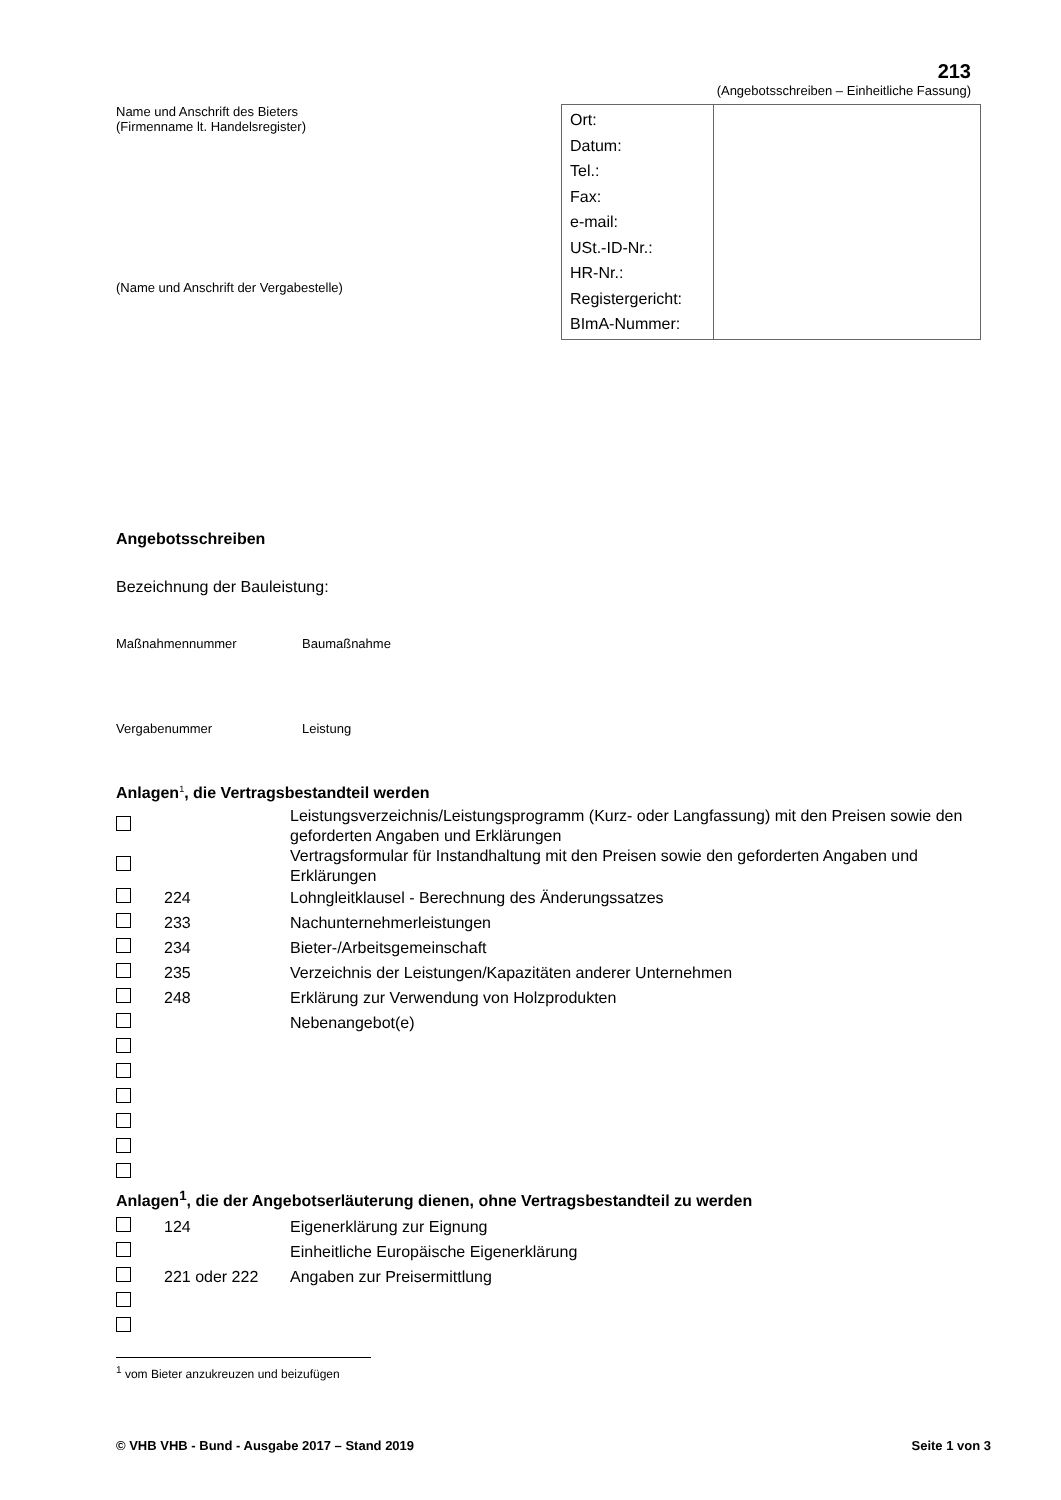213
(Angebotsschreiben – Einheitliche Fassung)
Name und Anschrift des Bieters
(Firmenname lt. Handelsregister)
(Name und Anschrift der Vergabestelle)
| Ort: Datum: Tel.: Fax: e-mail: USt.-ID-Nr.: HR-Nr.: Registergericht: BImA-Nummer: | |
Angebotsschreiben
Bezeichnung der Bauleistung:
Maßnahmennummer Baumaßnahme
Vergabenummer Leistung
Anlagen<sup>1</sup>, die Vertragsbestandteil werden
| | | Leistungsverzeichnis/Leistungsprogramm (Kurz- oder Langfassung) mit den Preisen sowie den geforderten Angaben und Erklärungen |
| | | Vertragsformular für Instandhaltung mit den Preisen sowie den geforderten Angaben und Erklärungen |
| | 224 | Lohngleitklausel - Berechnung des Änderungssatzes |
| | 233 | Nachunternehmerleistungen |
| | 234 | Bieter-/Arbeitsgemeinschaft |
| | 235 | Verzeichnis der Leistungen/Kapazitäten anderer Unternehmen |
| | 248 | Erklärung zur Verwendung von Holzprodukten |
| | | Nebenangebot(e) |
Anlagen<sup>1</sup>, die der Angebotserläuterung dienen, ohne Vertragsbestandteil zu werden
| | 124 | Eigenerklärung zur Eignung |
| | | Einheitliche Europäische Eigenerklärung |
| | 221 oder 222 | Angaben zur Preisermittlung |
<sup>1</sup> vom Bieter anzukreuzen und beizufügen
© VHB VHB - Bund - Ausgabe 2017 – Stand 2019 Seite 1 von 3